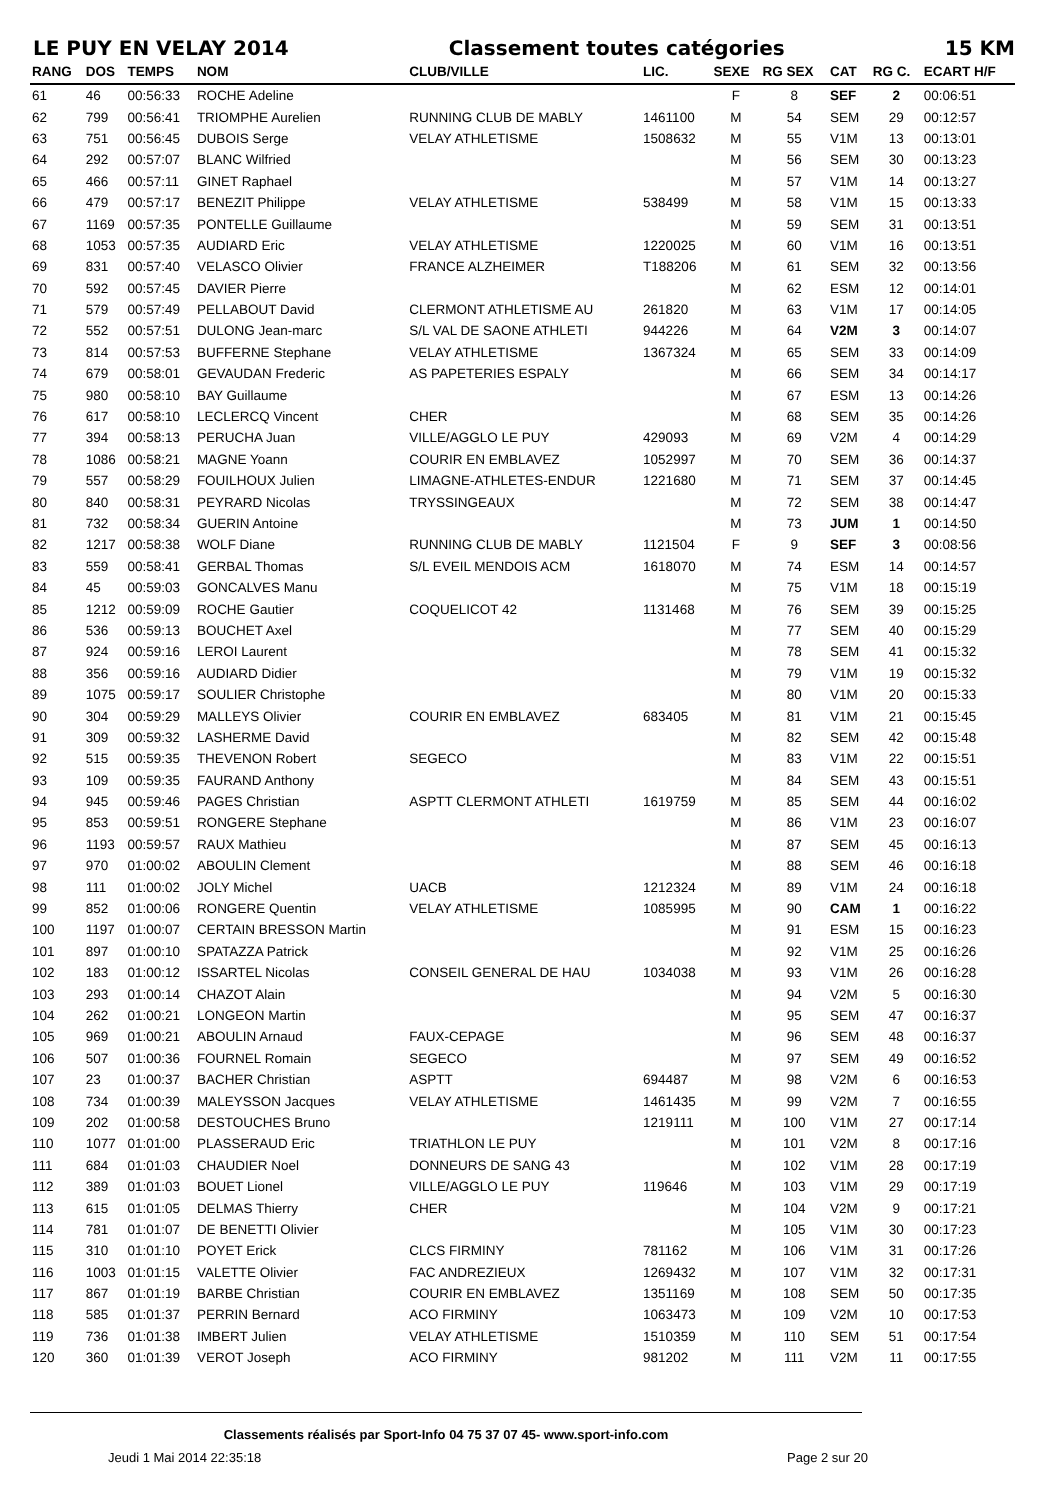LE PUY EN VELAY 2014 Classement toutes catégories 15 KM
| RANG | DOS | TEMPS | NOM | CLUB/VILLE | LIC. | SEXE | RG SEX | CAT | RG C. | ECART H/F |
| --- | --- | --- | --- | --- | --- | --- | --- | --- | --- | --- |
| 61 | 46 | 00:56:33 | ROCHE Adeline | | | F | 8 | SEF | 2 | 00:06:51 |
| 62 | 799 | 00:56:41 | TRIOMPHE Aurelien | RUNNING CLUB DE MABLY | 1461100 | M | 54 | SEM | 29 | 00:12:57 |
| 63 | 751 | 00:56:45 | DUBOIS Serge | VELAY ATHLETISME | 1508632 | M | 55 | V1M | 13 | 00:13:01 |
| 64 | 292 | 00:57:07 | BLANC Wilfried | | | M | 56 | SEM | 30 | 00:13:23 |
| 65 | 466 | 00:57:11 | GINET Raphael | | | M | 57 | V1M | 14 | 00:13:27 |
| 66 | 479 | 00:57:17 | BENEZIT Philippe | VELAY ATHLETISME | 538499 | M | 58 | V1M | 15 | 00:13:33 |
| 67 | 1169 | 00:57:35 | PONTELLE Guillaume | | | M | 59 | SEM | 31 | 00:13:51 |
| 68 | 1053 | 00:57:35 | AUDIARD Eric | VELAY ATHLETISME | 1220025 | M | 60 | V1M | 16 | 00:13:51 |
| 69 | 831 | 00:57:40 | VELASCO Olivier | FRANCE ALZHEIMER | T188206 | M | 61 | SEM | 32 | 00:13:56 |
| 70 | 592 | 00:57:45 | DAVIER Pierre | | | M | 62 | ESM | 12 | 00:14:01 |
| 71 | 579 | 00:57:49 | PELLABOUT David | CLERMONT ATHLETISME AU | 261820 | M | 63 | V1M | 17 | 00:14:05 |
| 72 | 552 | 00:57:51 | DULONG Jean-marc | S/L VAL DE SAONE ATHLETI | 944226 | M | 64 | V2M | 3 | 00:14:07 |
| 73 | 814 | 00:57:53 | BUFFERNE Stephane | VELAY ATHLETISME | 1367324 | M | 65 | SEM | 33 | 00:14:09 |
| 74 | 679 | 00:58:01 | GEVAUDAN Frederic | AS PAPETERIES ESPALY | | M | 66 | SEM | 34 | 00:14:17 |
| 75 | 980 | 00:58:10 | BAY Guillaume | | | M | 67 | ESM | 13 | 00:14:26 |
| 76 | 617 | 00:58:10 | LECLERCQ Vincent | CHER | | M | 68 | SEM | 35 | 00:14:26 |
| 77 | 394 | 00:58:13 | PERUCHA Juan | VILLE/AGGLO LE PUY | 429093 | M | 69 | V2M | 4 | 00:14:29 |
| 78 | 1086 | 00:58:21 | MAGNE Yoann | COURIR EN EMBLAVEZ | 1052997 | M | 70 | SEM | 36 | 00:14:37 |
| 79 | 557 | 00:58:29 | FOUILHOUX Julien | LIMAGNE-ATHLETES-ENDUR | 1221680 | M | 71 | SEM | 37 | 00:14:45 |
| 80 | 840 | 00:58:31 | PEYRARD Nicolas | TRYSSINGEAUX | | M | 72 | SEM | 38 | 00:14:47 |
| 81 | 732 | 00:58:34 | GUERIN Antoine | | | M | 73 | JUM | 1 | 00:14:50 |
| 82 | 1217 | 00:58:38 | WOLF Diane | RUNNING CLUB DE MABLY | 1121504 | F | 9 | SEF | 3 | 00:08:56 |
| 83 | 559 | 00:58:41 | GERBAL Thomas | S/L EVEIL MENDOIS ACM | 1618070 | M | 74 | ESM | 14 | 00:14:57 |
| 84 | 45 | 00:59:03 | GONCALVES Manu | | | M | 75 | V1M | 18 | 00:15:19 |
| 85 | 1212 | 00:59:09 | ROCHE Gautier | COQUELICOT 42 | 1131468 | M | 76 | SEM | 39 | 00:15:25 |
| 86 | 536 | 00:59:13 | BOUCHET Axel | | | M | 77 | SEM | 40 | 00:15:29 |
| 87 | 924 | 00:59:16 | LEROI Laurent | | | M | 78 | SEM | 41 | 00:15:32 |
| 88 | 356 | 00:59:16 | AUDIARD Didier | | | M | 79 | V1M | 19 | 00:15:32 |
| 89 | 1075 | 00:59:17 | SOULIER Christophe | | | M | 80 | V1M | 20 | 00:15:33 |
| 90 | 304 | 00:59:29 | MALLEYS Olivier | COURIR EN EMBLAVEZ | 683405 | M | 81 | V1M | 21 | 00:15:45 |
| 91 | 309 | 00:59:32 | LASHERME David | | | M | 82 | SEM | 42 | 00:15:48 |
| 92 | 515 | 00:59:35 | THEVENON Robert | SEGECO | | M | 83 | V1M | 22 | 00:15:51 |
| 93 | 109 | 00:59:35 | FAURAND Anthony | | | M | 84 | SEM | 43 | 00:15:51 |
| 94 | 945 | 00:59:46 | PAGES Christian | ASPTT CLERMONT ATHLETI | 1619759 | M | 85 | SEM | 44 | 00:16:02 |
| 95 | 853 | 00:59:51 | RONGERE Stephane | | | M | 86 | V1M | 23 | 00:16:07 |
| 96 | 1193 | 00:59:57 | RAUX Mathieu | | | M | 87 | SEM | 45 | 00:16:13 |
| 97 | 970 | 01:00:02 | ABOULIN Clement | | | M | 88 | SEM | 46 | 00:16:18 |
| 98 | 111 | 01:00:02 | JOLY Michel | UACB | 1212324 | M | 89 | V1M | 24 | 00:16:18 |
| 99 | 852 | 01:00:06 | RONGERE Quentin | VELAY ATHLETISME | 1085995 | M | 90 | CAM | 1 | 00:16:22 |
| 100 | 1197 | 01:00:07 | CERTAIN BRESSON Martin | | | M | 91 | ESM | 15 | 00:16:23 |
| 101 | 897 | 01:00:10 | SPATAZZA Patrick | | | M | 92 | V1M | 25 | 00:16:26 |
| 102 | 183 | 01:00:12 | ISSARTEL Nicolas | CONSEIL GENERAL DE HAU | 1034038 | M | 93 | V1M | 26 | 00:16:28 |
| 103 | 293 | 01:00:14 | CHAZOT Alain | | | M | 94 | V2M | 5 | 00:16:30 |
| 104 | 262 | 01:00:21 | LONGEON Martin | | | M | 95 | SEM | 47 | 00:16:37 |
| 105 | 969 | 01:00:21 | ABOULIN Arnaud | FAUX-CEPAGE | | M | 96 | SEM | 48 | 00:16:37 |
| 106 | 507 | 01:00:36 | FOURNEL Romain | SEGECO | | M | 97 | SEM | 49 | 00:16:52 |
| 107 | 23 | 01:00:37 | BACHER Christian | ASPTT | 694487 | M | 98 | V2M | 6 | 00:16:53 |
| 108 | 734 | 01:00:39 | MALEYSSON Jacques | VELAY ATHLETISME | 1461435 | M | 99 | V2M | 7 | 00:16:55 |
| 109 | 202 | 01:00:58 | DESTOUCHES Bruno | | 1219111 | M | 100 | V1M | 27 | 00:17:14 |
| 110 | 1077 | 01:01:00 | PLASSERAUD Eric | TRIATHLON LE PUY | | M | 101 | V2M | 8 | 00:17:16 |
| 111 | 684 | 01:01:03 | CHAUDIER Noel | DONNEURS DE SANG 43 | | M | 102 | V1M | 28 | 00:17:19 |
| 112 | 389 | 01:01:03 | BOUET Lionel | VILLE/AGGLO LE PUY | 119646 | M | 103 | V1M | 29 | 00:17:19 |
| 113 | 615 | 01:01:05 | DELMAS Thierry | CHER | | M | 104 | V2M | 9 | 00:17:21 |
| 114 | 781 | 01:01:07 | DE BENETTI Olivier | | | M | 105 | V1M | 30 | 00:17:23 |
| 115 | 310 | 01:01:10 | POYET Erick | CLCS FIRMINY | 781162 | M | 106 | V1M | 31 | 00:17:26 |
| 116 | 1003 | 01:01:15 | VALETTE Olivier | FAC ANDREZIEUX | 1269432 | M | 107 | V1M | 32 | 00:17:31 |
| 117 | 867 | 01:01:19 | BARBE Christian | COURIR EN EMBLAVEZ | 1351169 | M | 108 | SEM | 50 | 00:17:35 |
| 118 | 585 | 01:01:37 | PERRIN Bernard | ACO FIRMINY | 1063473 | M | 109 | V2M | 10 | 00:17:53 |
| 119 | 736 | 01:01:38 | IMBERT Julien | VELAY ATHLETISME | 1510359 | M | 110 | SEM | 51 | 00:17:54 |
| 120 | 360 | 01:01:39 | VEROT Joseph | ACO FIRMINY | 981202 | M | 111 | V2M | 11 | 00:17:55 |
Classements réalisés par Sport-Info 04 75 37 07 45- www.sport-info.com
Jeudi 1 Mai 2014 22:35:18 Page 2 sur 20